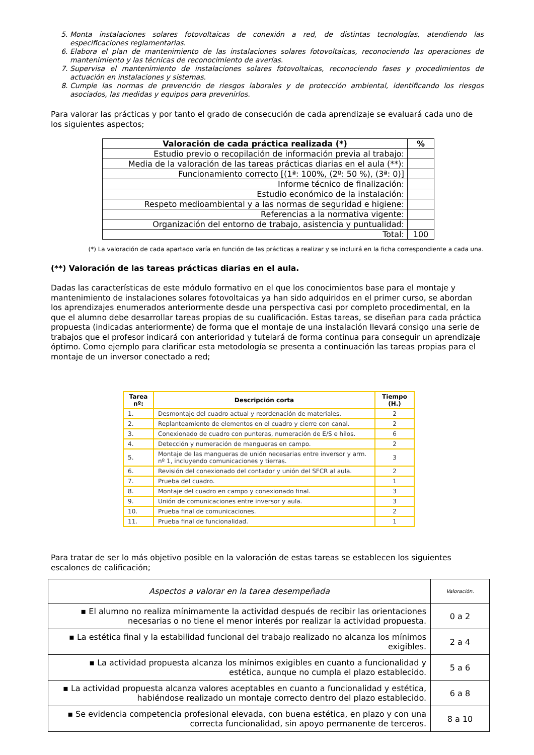5. Monta instalaciones solares fotovoltaicas de conexión a red, de distintas tecnologías, atendiendo las especificaciones reglamentarias.
6. Elabora el plan de mantenimiento de las instalaciones solares fotovoltaicas, reconociendo las operaciones de mantenimiento y las técnicas de reconocimiento de averías.
7. Supervisa el mantenimiento de instalaciones solares fotovoltaicas, reconociendo fases y procedimientos de actuación en instalaciones y sistemas.
8. Cumple las normas de prevención de riesgos laborales y de protección ambiental, identificando los riesgos asociados, las medidas y equipos para prevenirlos.
Para valorar las prácticas y por tanto el grado de consecución de cada aprendizaje se evaluará cada uno de los siguientes aspectos;
| Valoración de cada práctica realizada (*) | % |
| --- | --- |
| Estudio previo o recopilación de información previa al trabajo: | |
| Media de la valoración de las tareas prácticas diarias en el aula (**): | |
| Funcionamiento correcto [(1ª: 100%, (2º: 50 %), (3ª: 0)] | |
| Informe técnico de finalización: | |
| Estudio económico de la instalación: | |
| Respeto medioambiental y a las normas de seguridad e higiene: | |
| Referencias a la normativa vigente: | |
| Organización del entorno de trabajo, asistencia y puntualidad: | |
| Total: | 100 |
(*) La valoración de cada apartado varía en función de las prácticas a realizar y se incluirá en la ficha correspondiente a cada una.
(**) Valoración de las tareas prácticas diarias en el aula.
Dadas las características de este módulo formativo en el que los conocimientos base para el montaje y mantenimiento de instalaciones solares fotovoltaicas ya han sido adquiridos en el primer curso, se abordan los aprendizajes enumerados anteriormente desde una perspectiva casi por completo procedimental, en la que el alumno debe desarrollar tareas propias de su cualificación. Estas tareas, se diseñan para cada práctica propuesta (indicadas anteriormente) de forma que el montaje de una instalación llevará consigo una serie de trabajos que el profesor indicará con anterioridad y tutelará de forma continua para conseguir un aprendizaje óptimo. Como ejemplo para clarificar esta metodología se presenta a continuación las tareas propias para el montaje de un inversor conectado a red;
| Tarea nº: | Descripción corta | Tiempo (H.) |
| --- | --- | --- |
| 1. | Desmontaje del cuadro actual y reordenación de materiales. | 2 |
| 2. | Replanteamiento de elementos en el cuadro y cierre con canal. | 2 |
| 3. | Conexionado de cuadro con punteras, numeración de E/S e hilos. | 6 |
| 4. | Detección y numeración de mangueras en campo. | 2 |
| 5. | Montaje de las mangueras de unión necesarias entre inversor y arm. nº 1, incluyendo comunicaciones y tierras. | 3 |
| 6. | Revisión del conexionado del contador y unión del SFCR al aula. | 2 |
| 7. | Prueba del cuadro. | 1 |
| 8. | Montaje del cuadro en campo y conexionado final. | 3 |
| 9. | Unión de comunicaciones entre inversor y aula. | 3 |
| 10. | Prueba final de comunicaciones. | 2 |
| 11. | Prueba final de funcionalidad. | 1 |
Para tratar de ser lo más objetivo posible en la valoración de estas tareas se establecen los siguientes escalones de calificación;
| Aspectos a valorar en la tarea desempeñada | Valoración. |
| --- | --- |
| ▪ El alumno no realiza mínimamente la actividad después de recibir las orientaciones necesarias o no tiene el menor interés por realizar la actividad propuesta. | 0 a 2 |
| ▪ La estética final y la estabilidad funcional del trabajo realizado no alcanza los mínimos exigibles. | 2 a 4 |
| ▪ La actividad propuesta alcanza los mínimos exigibles en cuanto a funcionalidad y estética, aunque no cumpla el plazo establecido. | 5 a 6 |
| ▪ La actividad propuesta alcanza valores aceptables en cuanto a funcionalidad y estética, habiéndose realizado un montaje correcto dentro del plazo establecido. | 6 a 8 |
| ▪ Se evidencia competencia profesional elevada, con buena estética, en plazo y con una correcta funcionalidad, sin apoyo permanente de terceros. | 8 a 10 |